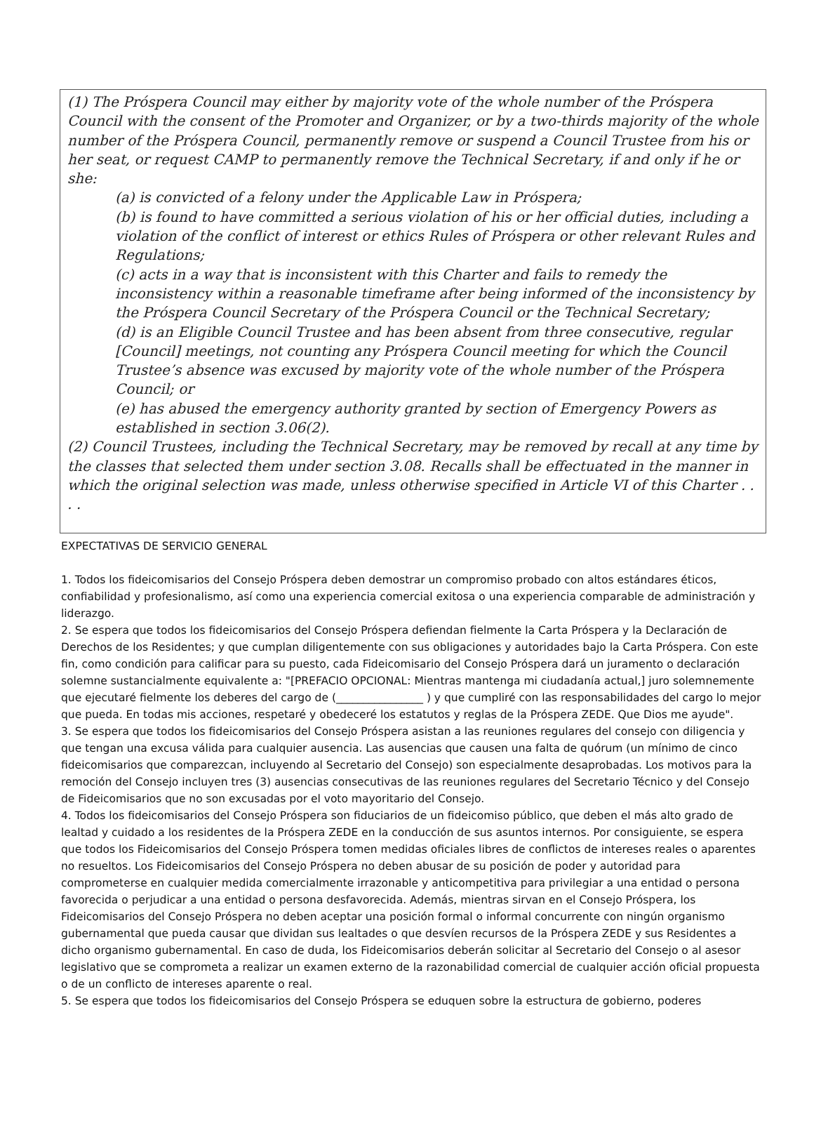(1) The Próspera Council may either by majority vote of the whole number of the Próspera Council with the consent of the Promoter and Organizer, or by a two-thirds majority of the whole number of the Próspera Council, permanently remove or suspend a Council Trustee from his or her seat, or request CAMP to permanently remove the Technical Secretary, if and only if he or she:
(a) is convicted of a felony under the Applicable Law in Próspera;
(b) is found to have committed a serious violation of his or her official duties, including a violation of the conflict of interest or ethics Rules of Próspera or other relevant Rules and Regulations;
(c) acts in a way that is inconsistent with this Charter and fails to remedy the inconsistency within a reasonable timeframe after being informed of the inconsistency by the Próspera Council Secretary of the Próspera Council or the Technical Secretary;
(d) is an Eligible Council Trustee and has been absent from three consecutive, regular [Council] meetings, not counting any Próspera Council meeting for which the Council Trustee’s absence was excused by majority vote of the whole number of the Próspera Council; or
(e) has abused the emergency authority granted by section of Emergency Powers as established in section 3.06(2).
(2) Council Trustees, including the Technical Secretary, may be removed by recall at any time by the classes that selected them under section 3.08. Recalls shall be effectuated in the manner in which the original selection was made, unless otherwise specified in Article VI of this Charter . . . .
EXPECTATIVAS DE SERVICIO GENERAL
1. Todos los fideicomisarios del Consejo Próspera deben demostrar un compromiso probado con altos estándares éticos, confiabilidad y profesionalismo, así como una experiencia comercial exitosa o una experiencia comparable de administración y liderazgo.
2. Se espera que todos los fideicomisarios del Consejo Próspera defiendan fielmente la Carta Próspera y la Declaración de Derechos de los Residentes; y que cumplan diligentemente con sus obligaciones y autoridades bajo la Carta Próspera. Con este fin, como condición para calificar para su puesto, cada Fideicomisario del Consejo Próspera dará un juramento o declaración solemne sustancialmente equivalente a: "[PREFACIO OPCIONAL: Mientras mantenga mi ciudadanía actual,] juro solemnemente que ejecutaré fielmente los deberes del cargo de (________________ ) y que cumpliré con las responsabilidades del cargo lo mejor que pueda. En todas mis acciones, respetaré y obedeceré los estatutos y reglas de la Próspera ZEDE. Que Dios me ayude".
3. Se espera que todos los fideicomisarios del Consejo Próspera asistan a las reuniones regulares del consejo con diligencia y que tengan una excusa válida para cualquier ausencia. Las ausencias que causen una falta de quórum (un mínimo de cinco fideicomisarios que comparezcan, incluyendo al Secretario del Consejo) son especialmente desaprobadas. Los motivos para la remoción del Consejo incluyen tres (3) ausencias consecutivas de las reuniones regulares del Secretario Técnico y del Consejo de Fideicomisarios que no son excusadas por el voto mayoritario del Consejo.
4. Todos los fideicomisarios del Consejo Próspera son fiduciarios de un fideicomiso público, que deben el más alto grado de lealtad y cuidado a los residentes de la Próspera ZEDE en la conducción de sus asuntos internos. Por consiguiente, se espera que todos los Fideicomisarios del Consejo Próspera tomen medidas oficiales libres de conflictos de intereses reales o aparentes no resueltos. Los Fideicomisarios del Consejo Próspera no deben abusar de su posición de poder y autoridad para comprometerse en cualquier medida comercialmente irrazonable y anticompetitiva para privilegiar a una entidad o persona favorecida o perjudicar a una entidad o persona desfavorecida. Además, mientras sirvan en el Consejo Próspera, los Fideicomisarios del Consejo Próspera no deben aceptar una posición formal o informal concurrente con ningún organismo gubernamental que pueda causar que dividan sus lealtades o que desvíen recursos de la Próspera ZEDE y sus Residentes a dicho organismo gubernamental. En caso de duda, los Fideicomisarios deberán solicitar al Secretario del Consejo o al asesor legislativo que se comprometa a realizar un examen externo de la razonabilidad comercial de cualquier acción oficial propuesta o de un conflicto de intereses aparente o real.
5. Se espera que todos los fideicomisarios del Consejo Próspera se eduquen sobre la estructura de gobierno, poderes